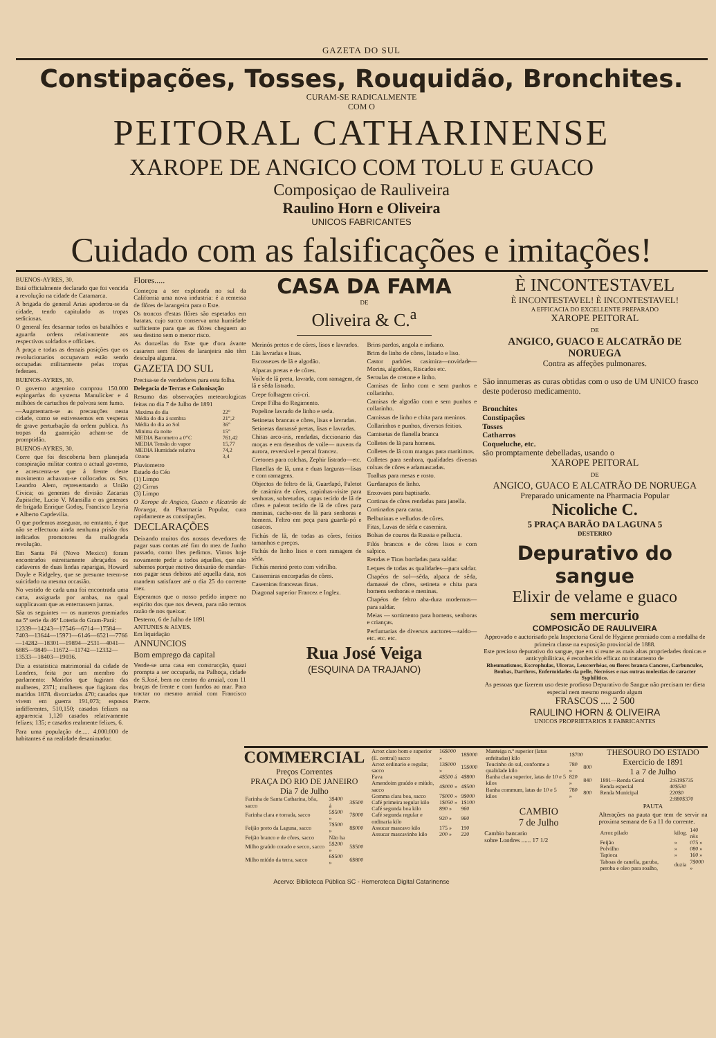GAZETA DO SUL
Constipações, Tosses, Rouquidão, Bronchites.
CURAM-SE RADICALMENTE
COM O
PEITORAL CATHARINENSE
XAROPE DE ANGICO COM TOLU E GUACO
Composiçao de Rauliveira
Raulino Horn e Oliveira
UNICOS FABRICANTES
Cuidado com as falsificações e imitações!
BUENOS-AYRES, 30.
Está officialmente declarado que foi vencida a revolução na cidade de Catamarca.
A brigada do general Arias apoderou-se da cidade, tendo capitulado as tropas sediciosas.
O general fez desarmar todos os batalhões e aguarda ordens relativamente aos respectivos soldados e officiaes.
A praça e todas as demais posições que os revolucionarios occupavam estão sendo occupadas militarmente pelas tropas federaes.
BUENOS-AYRES, 30.
O governo argentino comprou 150.000 espingardas do systema Manulicker e 4 milhões de cartuchos de polvora sem fumo.
—Augmentam-se as precauções nesta cidade, como se estivessemos em vesperas de grave perturbação da ordem publica. As tropas da guarnição acham-se de promptidão.
BUENOS-AYRES, 30.
Corre que foi descoberta bem planejada conspiração militar contra o actual governo, e acrescenta-se que á frente deste movimento achavam-se collocados os Srs. Leandro Alem, representando a União Civica; os generaes de divisão Zacarias Zupisiche, Lucio V. Mansilla e os generaes de brigada Enrique Godoy, Francisco Leyria e Alberto Capdevilia.
O que podemos assegurar, no emtanto, é que não se effectuou ainda nenhuma prisão dos indicados promotores da mallograda revolução.
Em Santa Fé (Novo Mexico) foram encontrados estreitamente abraçados os cadaveres de duas lindas raparigas, Howard Doyle e Ridgeley, que se presume terem-se suicidado na mesma occasião.
No vestido de cada uma foi encontrada uma carta, assignada por ambas, na qual supplicavam que as enterrassem juntas.
Sãa os seguintes — os numeros premiados na 5ª serie da 46ª Loteria do Gram-Pará:
12339—14243—17546—6714—17584—7403—13644—15971—6146—6521—7766—14282—18301—19894—2531—4041—6885—9849—11672—11742—12332—13533—18403—19036.
Diz a estatistica matrimonial da cidade de Londres, feita por um membro do parlamento: Maridos que fugiram das mulheres, 2371; mulheres que fugiram dos maridos 1878. divorciados 470; casados que vivem em guerra 191,073; esposos indifferentes, 510,150; casados felizes na apparencia 1,120 casados relativamente felizes; 135; e casados realmente felizes, 6.
Para uma população de..... 4.000.000 de habitantes é na realidade desanimador.
Flores.....
Começou a ser explorada no sul da California uma nova industria: é a remessa de flôres de larangeira para o Este.
Os troncos d'estas flôres são espetados em batatas, cujo succo conserva uma humidade sufficiente para que as flôres cheguem ao seu destino sem o menor risco.
As donzellas do Este que d'ora ávante casarem sem flôres de laranjeira não têm desculpa alguma.
GAZETA DO SUL
Precisa-se de vendedores para esta folha.
Delegacia de Terras e Colonisação
Resumo das observações meteorologicas feitas no dia 7 de Julho de 1891
| Maxima do dia | 22° |
| Média do dia á sombra | 21°,2 |
| Média do dia ao Sol | 36° |
| Minima da noite | 15° |
| MEDIA Barometro a 0°C | 761,42 |
| MEDIA Tensão do vapor | 15,77 |
| MEDIA Humidade relativa | 74,2 |
| Ozone | 3,4 |
Pluviometro
Estado do Céo
(1) Limpo
(2) Cirrus
(3) Limpo
O Xarope de Angico, Guaco e Alcatrão de Noruega, da Pharmacia Popular, cura rapidamente as constipações.
DECLARAÇÕES
Deixando muitos dos nossos devedores de pagar suas contas até fim do mez de Junho passado, como lhes pedimos. Vimos hoje novamente pedir a todos aquelles, que não sabemos porque motivo deixarão de mandar-nos pagar seus debitos até aquella data, nos mandem satisfazer até o dia 25 do corrente mez.
Esperamos que o nosso pedido impere no espirito dos que nos devem, para não termos razão de nos queixar.
Desterro, 6 de Julho de 1891
ANTUNES & ALVES.
Em liquidação
ANNUNCIOS
Bom emprego da capital
Vende-se uma casa em construcção, quazi prompta a ser occupada, na Palhoça, cidade de S.José, bem no centro do arraial, com 11 braças de frente e com fundos ao mar. Para tractar no mesmo arraial com Francisco Pierre.
CASA DA FAMA
DE
Oliveira & C.<sup>a</sup>
Merinós pretos e de côres, lisos e lavrados.
Lãs lavradas e lisas.
Escossezes de lã e algodão.
Alpacas pretas e de côres.
Voile de lã preta, lavrada, com ramagem, de lã e sêda listrado.
Crepe folhagem cri-cri.
Crepe Filha do Regimento.
Popeline lavrado de linho e seda.
Setinetas brancas e côres, lisas e lavradas.
Setinetas damassé pretas, lisas e lavradas.
Chitas arco-iris, rendadas, diccionario das moças e em desenhos de voile— nuvens da aurora, reversivel e percal francez.
Cretones para colchas, Zephir listrado—etc.
Flanellas de lã, uma e duas larguras—lisas e com ramagens.
Objectos de feltro de lã, Guardapó, Paletot de casimira de côres, capinhas-visite para senhoras, sobretudos, capas tecido de lã de côres e paletot tecido de lã de côres para meninas, cache-nez de lã para senhoras e homens. Feltro em peça para guarda-pó e casacos.
Fichús de lã, de todas as côres, feitios tamanhos e preços.
Fichús de linho lisos e com ramagem de sêda.
Fichús merinó preto com vidrilho.
Cassemiras encorpadas de côres.
Casemiras francezas finas.
Diagonal superior Francez e Inglez.
Brins pardos, angola e indiano.
Brim de linho de côres, listado e liso.
Castor padrões casimira—novidade— Morins, algodões, Riscados etc.
Seroulas de cretone e linho.
Camisas de linho com e sem punhos e collarinho.
Camisas de algodão com e sem punhos e collarinho.
Camissas de linho e chita para meninos.
Collarinhos e punhos, diversos feitios.
Camisetas de flanella branca
Colletes de lã para homens.
Colletes de lã com mangas para maritimos.
Colletes para senhora, qualidades diversas colxas de côres e adamascadas.
Toalhas para mesas e rosto.
Gurdanapos de linho.
Enxovaes para baptisado.
Cortinas de côres rendadas para janella.
Cortinados para cama.
Belbutinas e velludos de côres.
Fitas, Luvas de sêda e casemira.
Bolsas de couros da Russia e pellucia.
Filós brancos e de côres lisos e com salpico.
Rendas e Tiras bordadas para saldar.
Leques de todas as qualidades—para saldar.
Chapéos de sol—sêda, alpaca de sêda, damassé de côres, setineta e chita para homens senhoras e meninas.
Chapéos de feltro aba-dura modernos—para saldar.
Meias — sortimento para homens, senhoras e crianças.
Perfumarias de diversos auctores—saldo— etc. etc. etc.
Rua José Veiga
(ESQUINA DA TRAJANO)
È INCONTESTAVEL
È INCONTESTAVEL! È INCONTESTAVEL!
A EFFICACIA DO EXCELLENTE PREPARADO
XAROPE PEITORAL
DE
ANGICO, GUACO E ALCATRÃO DE NORUEGA
Contra as affeções pulmonares.
São innumeras as curas obtidas com o uso de UM UNICO frasco deste poderoso medicamento.
Bronchites
Constipações
Tosses
Catharros
Coqueluche, etc.
são promptamente debelladas, usando o
XAROPE PEITORAL
DE
ANGICO, GUACO E ALCATRÃO DE NORUEGA
Preparado unicamente na Pharmacia Popular
Nicoliche C.
5 PRAÇA BARÃO DA LAGUNA 5
DESTERRO
Depurativo do sangue
Elixir de velame e guaco
sem mercurio
COMPOSICÃO DE RAULIVEIRA
Approvado e auctorisado pela Inspectoria Geral de Hygiene premiado com a medalha de primeira classe na exposição provincial de 1888.
Este precioso depurativo do sangue, que em si reune as mais altas propriedades donicas e anticyphiliticas, é reconhecido efficaz no tratamento de
Rheumatismos, Escrophulas, Ulceras, Leucorrhéas, ou flores branca Cancros, Carbunculos, Boubas, Darthros, Enfermidades da pelle, Necróses e nas outras molestias de caracter Syphilitico.
As pessoas que fizerem uso deste prodioso Depurativo do Sangue não precisam ter dieta especial nem mesmo resguardo algum
FRASCOS .... 2 500
RAULINO HORN & OLIVEIRA
UNICOS PROPRIETARIOS E FABRICANTES
COMMERCIAL
Preços Correntes
PRAÇA DO RIO DE JANEIRO
Dia 7 de Julho
| Farinha de Santa Catharina, bôa, sacco | 3$400 á | 3$500 |
| Farinha clara e torrada, sacco | 5$500 » | 7$000 |
| Feijão preto da Laguna, sacco | 7$500 » | 8$000 |
| Feijão branco e de côres, sacco | Não ha | |
| Milho graúdo corado e secco, sacco | 5$200 » | 5$500 |
| Milho miúdo da terra, sacco | 6$500 » | 6$800 |
| Arroz claro bom e superior (E. central) sacco | 16$000 » | 18$000 |
| Arroz ordinario e regular, sacco | 13$000 » | 15$000 |
| Fava | 4$500 á | 4$800 |
| Amendoim graúdo e miúdo, sacco | 4$000 » | 4$500 |
| Gomma clara boa, sacco | 7$000 » | 9$000 |
| Café primeira regular kilo | 1$050 » | 1$100 |
| Café segunda boa kilo | 890 » | 960 |
| Café segunda regular e ordinaria kilo | 920 » | 960 |
| Assucar mascavo kilo | 175 » | 190 |
| Assucar mascavinho kilo | 200 » | 220 |
| Manteiga n.º superior (latas enfeitadas) kilo | 1$700 | |
| Toucinho do sul, conforme a qualidade kilo | 780 » | 800 |
| Banha clara superior, latas de 10 e 5 kilos | 820 » | 840 |
| Banha commum, latas de 10 e 5 kilos | 780 » | 800 |
CAMBIO
7 de Julho
Cambio bancario
sobre Londres ...... 17 1/2
THESOURO DO ESTADO
Exercicio de 1891
1 a 7 de Julho
| 1891—Renda Geral | 2:619$735 |
| Renda especial | 40$530 |
| Renda Municipal | 220$0 |
| | 2:880$370 |
PAUTA
Alterações na pauta que tem de servir na proxima semana de 6 a 11 do corrente.
| Arroz pilado | kilog. | 140 réis |
| Feijão | » | 075 » |
| Polvilho | » | 080 » |
| Tapioca | » | 160 » |
| Taboas de canella, garuba, peroba e oleo para soalho, | duzia | 7$000 » |
Acervo: Biblioteca Pública SC - Hemeroteca Digital Catarinense